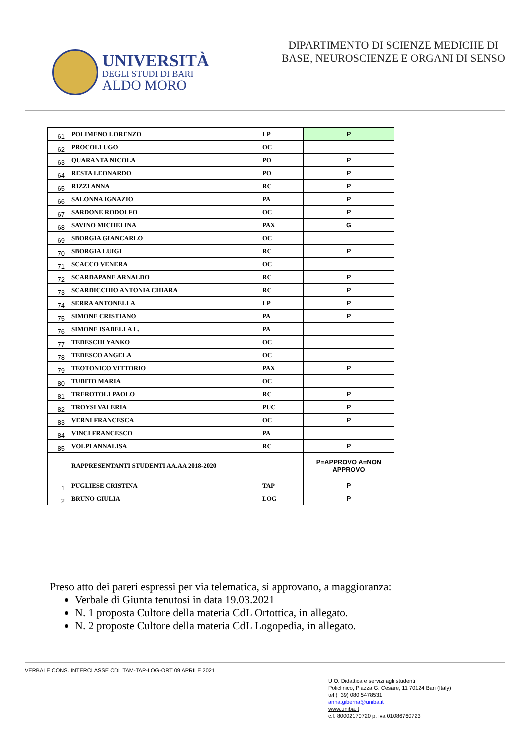UNIVERSITÀ
DEGLI STUDI DI BARI
ALDO MORO
DIPARTIMENTO DI SCIENZE MEDICHE DI
BASE, NEUROSCIENZE E ORGANI DI SENSO
| 61 | POLIMENO LORENZO | LP | P |
| 62 | PROCOLI UGO | OC | |
| 63 | QUARANTA NICOLA | PO | P |
| 64 | RESTA LEONARDO | PO | P |
| 65 | RIZZI ANNA | RC | P |
| 66 | SALONNA IGNAZIO | PA | P |
| 67 | SARDONE RODOLFO | OC | P |
| 68 | SAVINO MICHELINA | PAX | G |
| 69 | SBORGIA GIANCARLO | OC | |
| 70 | SBORGIA LUIGI | RC | P |
| 71 | SCACCO VENERA | OC | |
| 72 | SCARDAPANE ARNALDO | RC | P |
| 73 | SCARDICCHIO ANTONIA CHIARA | RC | P |
| 74 | SERRA ANTONELLA | LP | P |
| 75 | SIMONE CRISTIANO | PA | P |
| 76 | SIMONE ISABELLA L. | PA | |
| 77 | TEDESCHI YANKO | OC | |
| 78 | TEDESCO ANGELA | OC | |
| 79 | TEOTONICO VITTORIO | PAX | P |
| 80 | TUBITO MARIA | OC | |
| 81 | TREROTOLI PAOLO | RC | P |
| 82 | TROYSI VALERIA | PUC | P |
| 83 | VERNI FRANCESCA | OC | P |
| 84 | VINCI FRANCESCO | PA | |
| 85 | VOLPI ANNALISA | RC | P |
| | RAPPRESENTANTI STUDENTI AA.AA 2018-2020 | | P=APPROVO A=NON APPROVO |
| 1 | PUGLIESE CRISTINA | TAP | P |
| 2 | BRUNO GIULIA | LOG | P |
Preso atto dei pareri espressi per via telematica, si approvano, a maggioranza:
Verbale di Giunta tenutosi in data 19.03.2021
N. 1 proposta Cultore della materia CdL Ortottica, in allegato.
N. 2 proposte Cultore della materia CdL Logopedia, in allegato.
VERBALE CONS. INTERCLASSE CDL TAM-TAP-LOG-ORT 09 APRILE 2021
U.O. Didattica e servizi agli studenti
Policlinico, Piazza G. Cesare, 11 70124 Bari (Italy)
tel (+39) 080 5478531
anna.giberna@uniba.it
www.uniba.it
c.f. 80002170720 p. iva 01086760723